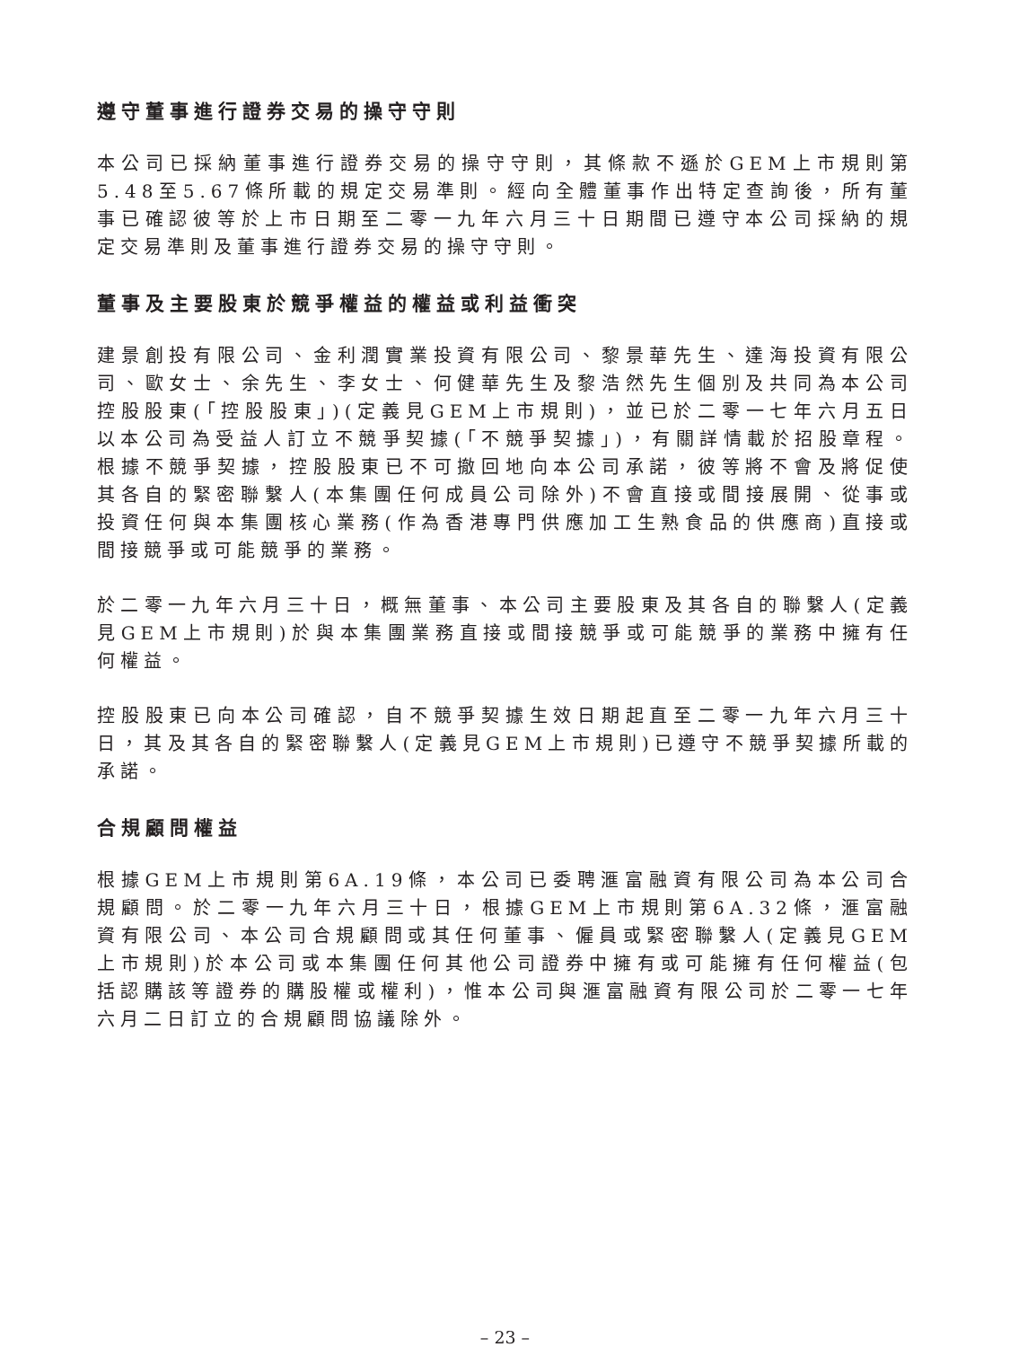遵守董事進行證券交易的操守守則
本公司已採納董事進行證券交易的操守守則，其條款不遜於GEM上市規則第5.48至5.67條所載的規定交易準則。經向全體董事作出特定查詢後，所有董事已確認彼等於上市日期至二零一九年六月三十日期間已遵守本公司採納的規定交易準則及董事進行證券交易的操守守則。
董事及主要股東於競爭權益的權益或利益衝突
建景創投有限公司、金利潤實業投資有限公司、黎景華先生、達海投資有限公司、歐女士、余先生、李女士、何健華先生及黎浩然先生個別及共同為本公司控股股東(「控股股東」)(定義見GEM上市規則)，並已於二零一七年六月五日以本公司為受益人訂立不競爭契據(「不競爭契據」)，有關詳情載於招股章程。根據不競爭契據，控股股東已不可撤回地向本公司承諾，彼等將不會及將促使其各自的緊密聯繫人(本集團任何成員公司除外)不會直接或間接展開、從事或投資任何與本集團核心業務(作為香港專門供應加工生熟食品的供應商)直接或間接競爭或可能競爭的業務。
於二零一九年六月三十日，概無董事、本公司主要股東及其各自的聯繫人(定義見GEM上市規則)於與本集團業務直接或間接競爭或可能競爭的業務中擁有任何權益。
控股股東已向本公司確認，自不競爭契據生效日期起直至二零一九年六月三十日，其及其各自的緊密聯繫人(定義見GEM上市規則)已遵守不競爭契據所載的承諾。
合規顧問權益
根據GEM上市規則第6A.19條，本公司已委聘滙富融資有限公司為本公司合規顧問。於二零一九年六月三十日，根據GEM上市規則第6A.32條，滙富融資有限公司、本公司合規顧問或其任何董事、僱員或緊密聯繫人(定義見GEM上市規則)於本公司或本集團任何其他公司證券中擁有或可能擁有任何權益(包括認購該等證券的購股權或權利)，惟本公司與滙富融資有限公司於二零一七年六月二日訂立的合規顧問協議除外。
– 23 –